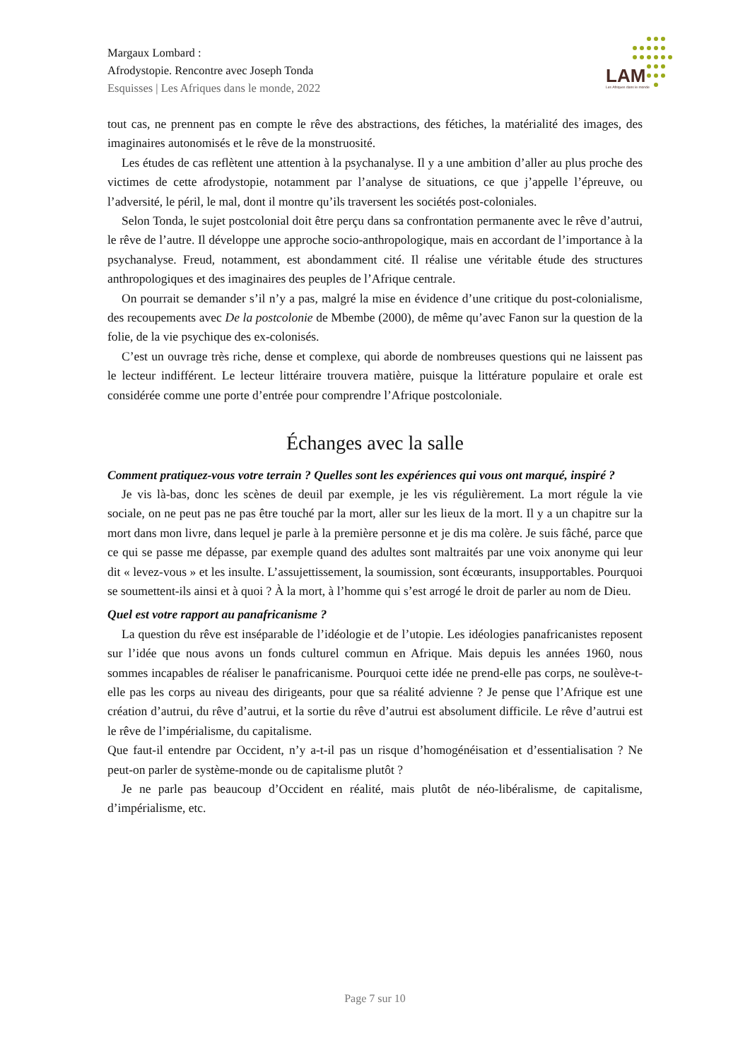Margaux Lombard :
Afrodystopie. Rencontre avec Joseph Tonda
Esquisses | Les Afriques dans le monde, 2022
LAM
Les Afriques dans le monde
tout cas, ne prennent pas en compte le rêve des abstractions, des fétiches, la matérialité des images, des imaginaires autonomisés et le rêve de la monstruosité.
Les études de cas reflètent une attention à la psychanalyse. Il y a une ambition d’aller au plus proche des victimes de cette afrodystopie, notamment par l’analyse de situations, ce que j’appelle l’épreuve, ou l’adversité, le péril, le mal, dont il montre qu’ils traversent les sociétés post-coloniales.
Selon Tonda, le sujet postcolonial doit être perçu dans sa confrontation permanente avec le rêve d’autrui, le rêve de l’autre. Il développe une approche socio-anthropologique, mais en accordant de l’importance à la psychanalyse. Freud, notamment, est abondamment cité. Il réalise une véritable étude des structures anthropologiques et des imaginaires des peuples de l’Afrique centrale.
On pourrait se demander s’il n’y a pas, malgré la mise en évidence d’une critique du post-colonialisme, des recoupements avec De la postcolonie de Mbembe (2000), de même qu’avec Fanon sur la question de la folie, de la vie psychique des ex-colonisés.
C’est un ouvrage très riche, dense et complexe, qui aborde de nombreuses questions qui ne laissent pas le lecteur indifférent. Le lecteur littéraire trouvera matière, puisque la littérature populaire et orale est considérée comme une porte d’entrée pour comprendre l’Afrique postcoloniale.
Échanges avec la salle
Comment pratiquez-vous votre terrain ? Quelles sont les expériences qui vous ont marqué, inspiré ?
Je vis là-bas, donc les scènes de deuil par exemple, je les vis régulièrement. La mort régule la vie sociale, on ne peut pas ne pas être touché par la mort, aller sur les lieux de la mort. Il y a un chapitre sur la mort dans mon livre, dans lequel je parle à la première personne et je dis ma colère. Je suis fâché, parce que ce qui se passe me dépasse, par exemple quand des adultes sont maltraités par une voix anonyme qui leur dit « levez-vous » et les insulte. L’assujettissement, la soumission, sont écœurants, insupportables. Pourquoi se soumettent-ils ainsi et à quoi ? À la mort, à l’homme qui s’est arrogé le droit de parler au nom de Dieu.
Quel est votre rapport au panafricanisme ?
La question du rêve est inséparable de l’idéologie et de l’utopie. Les idéologies panafricanistes reposent sur l’idée que nous avons un fonds culturel commun en Afrique. Mais depuis les années 1960, nous sommes incapables de réaliser le panafricanisme. Pourquoi cette idée ne prend-elle pas corps, ne soulève-t-elle pas les corps au niveau des dirigeants, pour que sa réalité advienne ? Je pense que l’Afrique est une création d’autrui, du rêve d’autrui, et la sortie du rêve d’autrui est absolument difficile. Le rêve d’autrui est le rêve de l’impérialisme, du capitalisme.
Que faut-il entendre par Occident, n’y a-t-il pas un risque d’homogénéisation et d’essentialisation ? Ne peut-on parler de système-monde ou de capitalisme plutôt ?
Je ne parle pas beaucoup d’Occident en réalité, mais plutôt de néo-libéralisme, de capitalisme, d’impérialisme, etc.
Page 7 sur 10